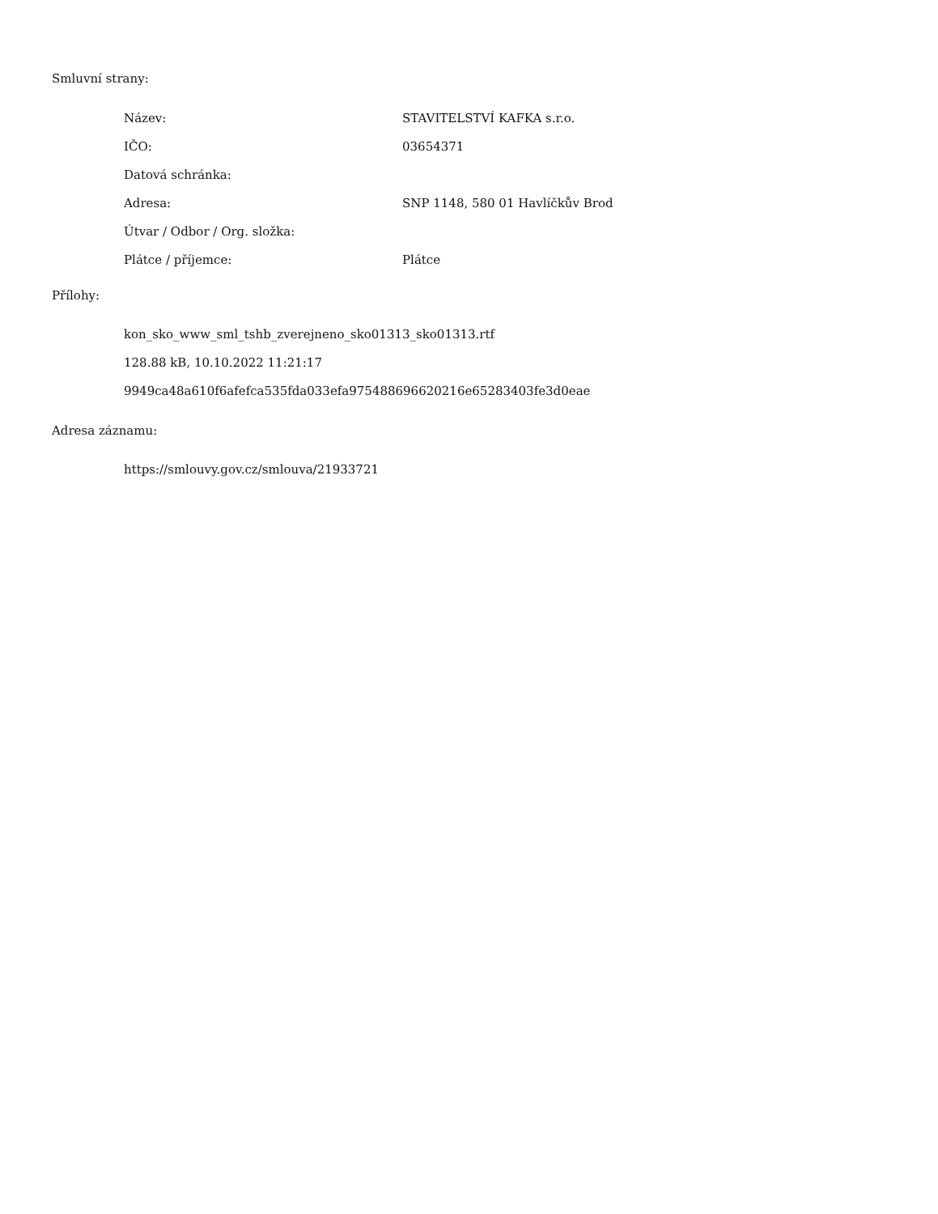Smluvní strany:
| Název: | STAVITELSTVÍ KAFKA s.r.o. |
| IČO: | 03654371 |
| Datová schránka: | |
| Adresa: | SNP 1148, 580 01 Havlíčkův Brod |
| Útvar / Odbor / Org. složka: | |
| Plátce / příjemce: | Plátce |
Přílohy:
kon_sko_www_sml_tshb_zverejneno_sko01313_sko01313.rtf
128.88 kB, 10.10.2022 11:21:17
9949ca48a610f6afefca535fda033efa975488696620216e65283403fe3d0eae
Adresa záznamu:
https://smlouvy.gov.cz/smlouva/21933721